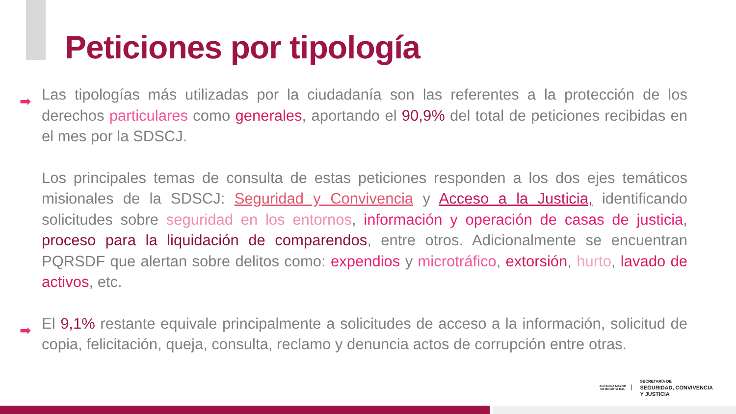Peticiones por tipología
➡ Las tipologías más utilizadas por la ciudadanía son las referentes a la protección de los derechos particulares como generales, aportando el 90,9% del total de peticiones recibidas en el mes por la SDSCJ.
Los principales temas de consulta de estas peticiones responden a los dos ejes temáticos misionales de la SDSCJ: Seguridad y Convivencia y Acceso a la Justicia, identificando solicitudes sobre seguridad en los entornos, información y operación de casas de justicia, proceso para la liquidación de comparendos, entre otros. Adicionalmente se encuentran PQRSDF que alertan sobre delitos como: expendios y microtráfico, extorsión, hurto, lavado de activos, etc.
➡ El 9,1% restante equivale principalmente a solicitudes de acceso a la información, solicitud de copia, felicitación, queja, consulta, reclamo y denuncia actos de corrupción entre otras.
ALCALDÍA MAYOR
DE BOGOTÁ D.C.
SECRETARÍA DE
SEGURIDAD, CONVIVENCIA
Y JUSTICIA